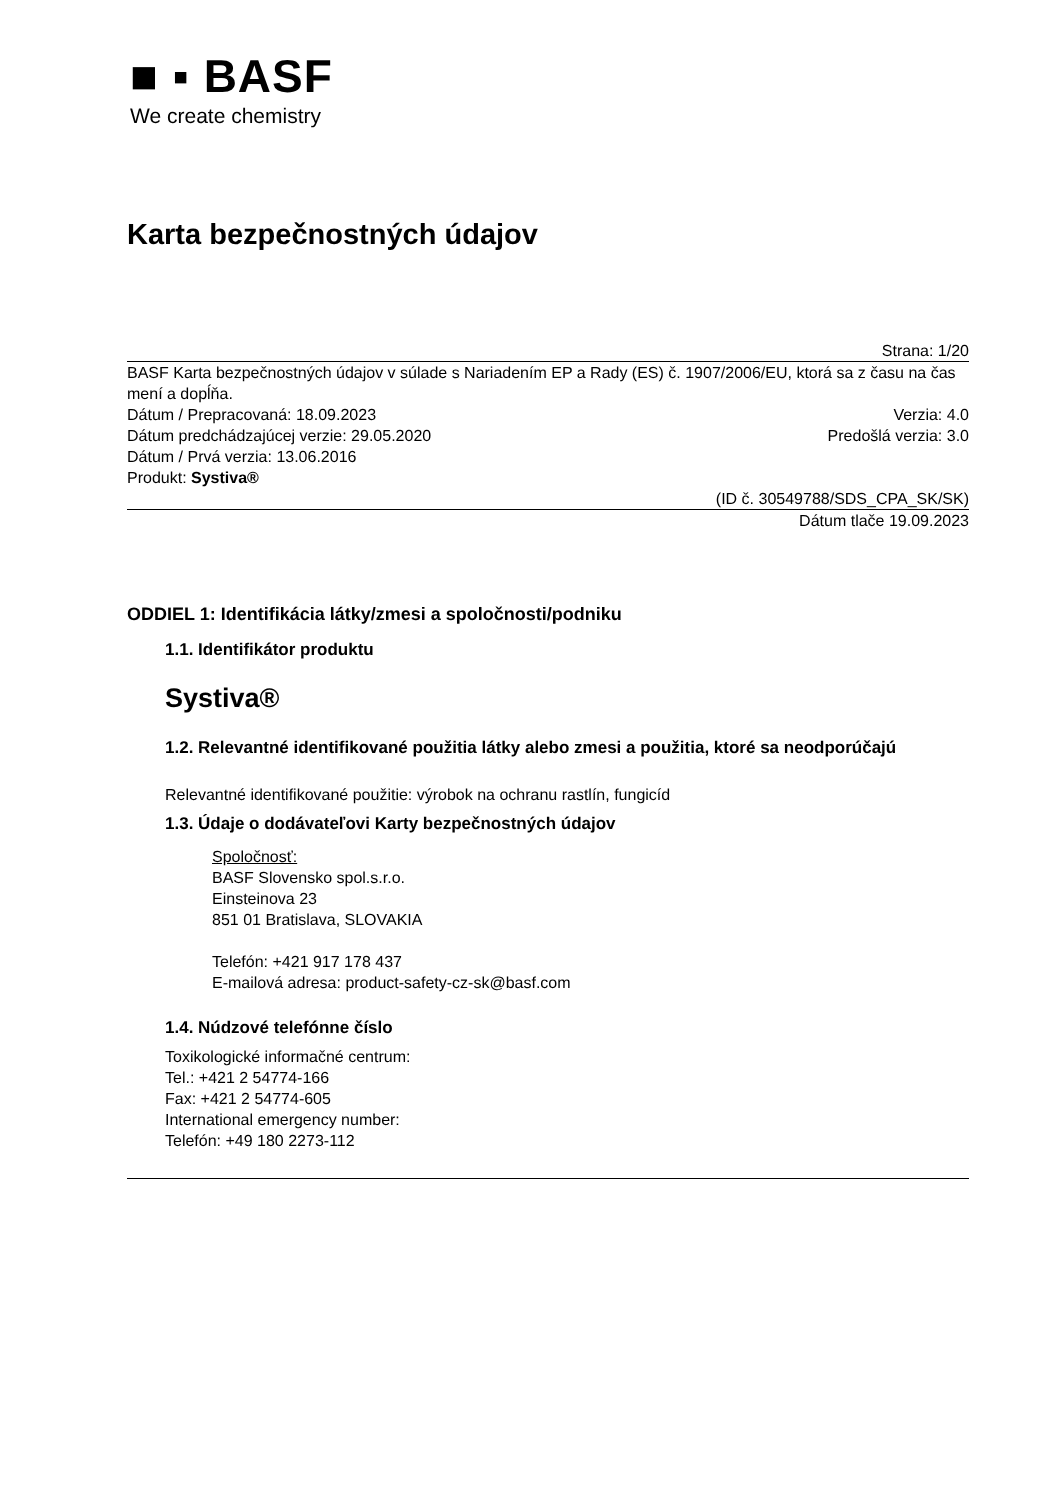■ ▪ BASF
We create chemistry
Karta bezpečnostných údajov
Strana: 1/20
BASF Karta bezpečnostných údajov v súlade s Nariadením EP a Rady (ES) č. 1907/2006/EU, ktorá sa z času na čas mení a dopĺňa.
Dátum / Prepracovaná: 18.09.2023 Verzia: 4.0
Dátum predchádzajúcej verzie: 29.05.2020 Predošlá verzia: 3.0
Dátum / Prvá verzia: 13.06.2016
Produkt: Systiva®
(ID č. 30549788/SDS_CPA_SK/SK)
Dátum tlače 19.09.2023
ODDIEL 1: Identifikácia látky/zmesi a spoločnosti/podniku
1.1. Identifikátor produktu
Systiva®
1.2. Relevantné identifikované použitia látky alebo zmesi a použitia, ktoré sa neodporúčajú
Relevantné identifikované použitie: výrobok na ochranu rastlín, fungicíd
1.3. Údaje o dodávateľovi Karty bezpečnostných údajov
Spoločnosť:
BASF Slovensko spol.s.r.o.
Einsteinova 23
851 01 Bratislava, SLOVAKIA
Telefón: +421 917 178 437
E-mailová adresa: product-safety-cz-sk@basf.com
1.4. Núdzové telefónne číslo
Toxikologické informačné centrum:
Tel.: +421 2 54774-166
Fax: +421 2 54774-605
International emergency number:
Telefón: +49 180 2273-112